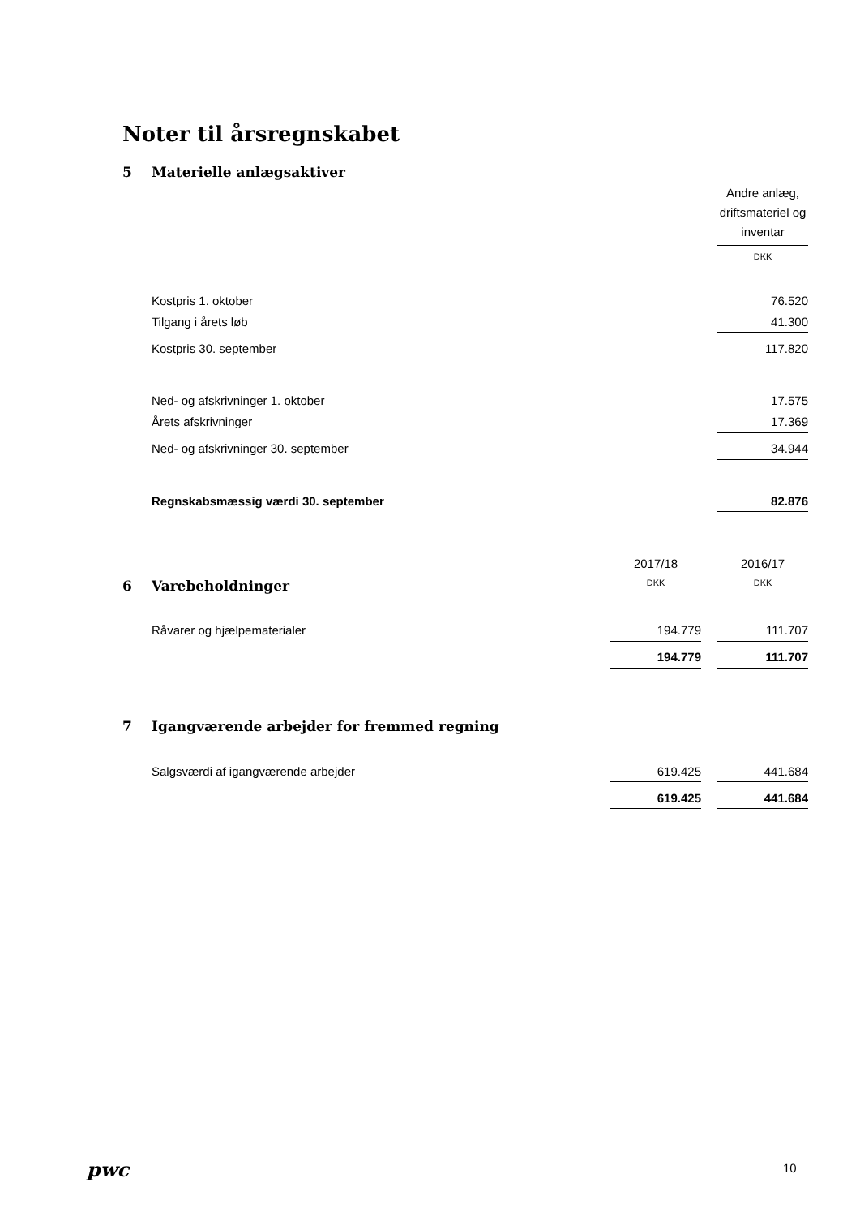Noter til årsregnskabet
5 Materielle anlægsaktiver
| | Andre anlæg, driftsmateriel og inventar |
| | DKK |
| Kostpris 1. oktober | 76.520 |
| Tilgang i årets løb | 41.300 |
| Kostpris 30. september | 117.820 |
| Ned- og afskrivninger 1. oktober | 17.575 |
| Årets afskrivninger | 17.369 |
| Ned- og afskrivninger 30. september | 34.944 |
| Regnskabsmæssig værdi 30. september | 82.876 |
| | 2017/18 | | 2016/17 |
| 6 Varebeholdninger | DKK | | DKK |
| Råvarer og hjælpematerialer | 194.779 | | 111.707 |
| | 194.779 | | 111.707 |
| 7 Igangværende arbejder for fremmed regning | | | |
| Salgsværdi af igangværende arbejder | 619.425 | | 441.684 |
| | 619.425 | | 441.684 |
pwc 10